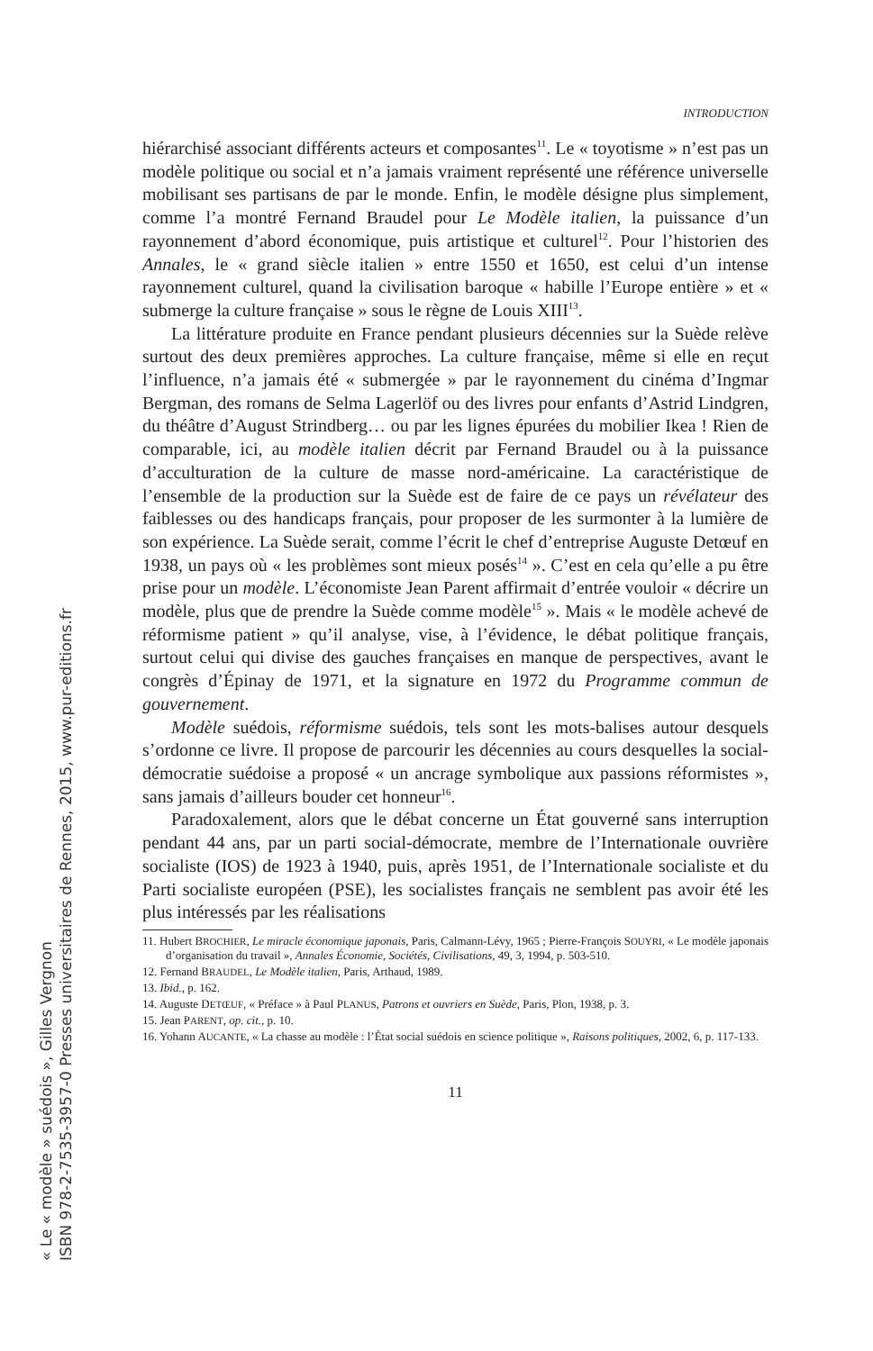INTRODUCTION
hiérarchisé associant différents acteurs et composantes<sup>11</sup>. Le « toyotisme » n’est pas un modèle politique ou social et n’a jamais vraiment représenté une référence universelle mobilisant ses partisans de par le monde. Enfin, le modèle désigne plus simplement, comme l’a montré Fernand Braudel pour Le Modèle italien, la puissance d’un rayonnement d’abord économique, puis artistique et culturel<sup>12</sup>. Pour l’historien des Annales, le « grand siècle italien » entre 1550 et 1650, est celui d’un intense rayonnement culturel, quand la civilisation baroque « habille l’Europe entière » et « submerge la culture française » sous le règne de Louis XIII<sup>13</sup>.
La littérature produite en France pendant plusieurs décennies sur la Suède relève surtout des deux premières approches. La culture française, même si elle en reçut l’influence, n’a jamais été « submergée » par le rayonnement du cinéma d’Ingmar Bergman, des romans de Selma Lagerlöf ou des livres pour enfants d’Astrid Lindgren, du théâtre d’August Strindberg… ou par les lignes épurées du mobilier Ikea ! Rien de comparable, ici, au modèle italien décrit par Fernand Braudel ou à la puissance d’acculturation de la culture de masse nord-américaine. La caractéristique de l’ensemble de la production sur la Suède est de faire de ce pays un révélateur des faiblesses ou des handicaps français, pour proposer de les surmonter à la lumière de son expérience. La Suède serait, comme l’écrit le chef d’entreprise Auguste Detœuf en 1938, un pays où « les problèmes sont mieux posés<sup>14</sup> ». C’est en cela qu’elle a pu être prise pour un modèle. L’économiste Jean Parent affirmait d’entrée vouloir « décrire un modèle, plus que de prendre la Suède comme modèle<sup>15</sup> ». Mais « le modèle achevé de réformisme patient » qu’il analyse, vise, à l’évidence, le débat politique français, surtout celui qui divise des gauches françaises en manque de perspectives, avant le congrès d’Épinay de 1971, et la signature en 1972 du Programme commun de gouvernement.
Modèle suédois, réformisme suédois, tels sont les mots-balises autour desquels s’ordonne ce livre. Il propose de parcourir les décennies au cours desquelles la social-démocratie suédoise a proposé « un ancrage symbolique aux passions réformistes », sans jamais d’ailleurs bouder cet honneur<sup>16</sup>.
Paradoxalement, alors que le débat concerne un État gouverné sans interruption pendant 44 ans, par un parti social-démocrate, membre de l’Internationale ouvrière socialiste (IOS) de 1923 à 1940, puis, après 1951, de l’Internationale socialiste et du Parti socialiste européen (PSE), les socialistes français ne semblent pas avoir été les plus intéressés par les réalisations
11. Hubert BROCHIER, Le miracle économique japonais, Paris, Calmann-Lévy, 1965 ; Pierre-François SOUYRI, « Le modèle japonais d’organisation du travail », Annales Économie, Sociétés, Civilisations, 49, 3, 1994, p. 503-510.
12. Fernand BRAUDEL, Le Modèle italien, Paris, Arthaud, 1989.
13. Ibid., p. 162.
14. Auguste DETŒUF, « Préface » à Paul PLANUS, Patrons et ouvriers en Suède, Paris, Plon, 1938, p. 3.
15. Jean PARENT, op. cit., p. 10.
16. Yohann AUCANTE, « La chasse au modèle : l’État social suédois en science politique », Raisons politiques, 2002, 6, p. 117-133.
11
« Le « modèle » suédois », Gilles Vergnon
ISBN 978-2-7535-3957-0 Presses universitaires de Rennes, 2015, www.pur-editions.fr